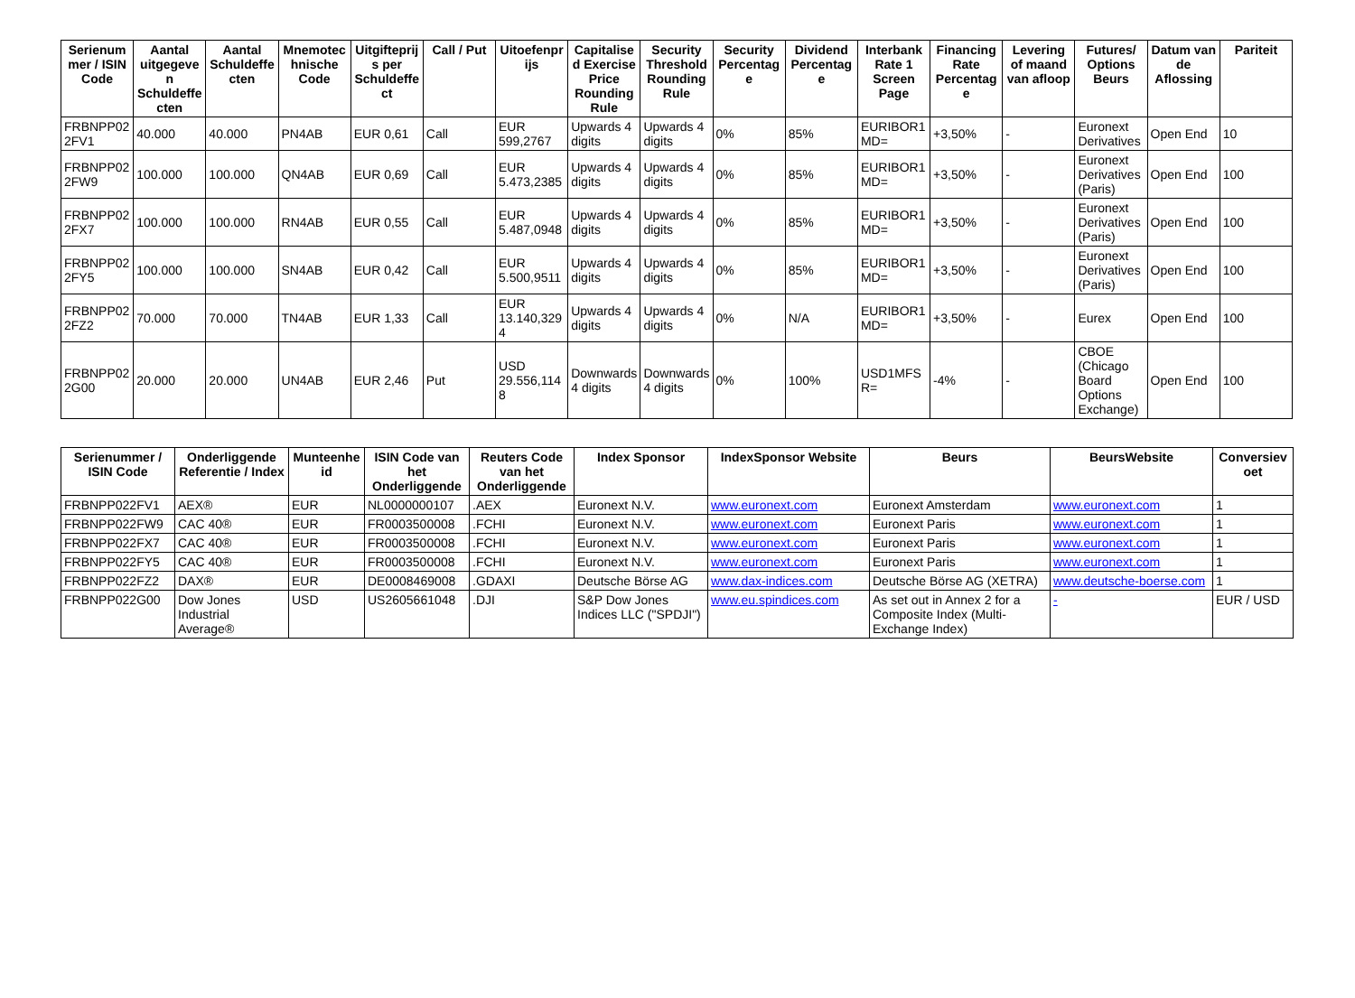| Serienummer / ISIN Code | Aantal uitgegeven Schuldeffecten | Aantal Schuldeffecten | Mnemotechnische Code | Uitgifteprijs per Schuldeffect | Call / Put | Uitoefenprijs | Capitalised Exercise Price Rounding Rule | Security Threshold Rounding Rule | Security Percentage | Dividend Percentage | Interbank Rate 1 Screen Page | Financing Rate Percentage | Levering of maand van afloop | Futures/ Options Beurs | Datum van de Aflossing | Pariteit |
| --- | --- | --- | --- | --- | --- | --- | --- | --- | --- | --- | --- | --- | --- | --- | --- | --- |
| FRBNPP022FV1 | 40.000 | 40.000 | PN4AB | EUR 0,61 | Call | EUR 599,2767 | Upwards 4 digits | Upwards 4 digits | 0% | 85% | EURIBOR1MD= | +3,50% | - | Euronext Derivatives | Open End | 10 |
| FRBNPP022FW9 | 100.000 | 100.000 | QN4AB | EUR 0,69 | Call | EUR 5.473,2385 | Upwards 4 digits | Upwards 4 digits | 0% | 85% | EURIBOR1MD= | +3,50% | - | Euronext Derivatives (Paris) | Open End | 100 |
| FRBNPP022FX7 | 100.000 | 100.000 | RN4AB | EUR 0,55 | Call | EUR 5.487,0948 | Upwards 4 digits | Upwards 4 digits | 0% | 85% | EURIBOR1MD= | +3,50% | - | Euronext Derivatives (Paris) | Open End | 100 |
| FRBNPP022FY5 | 100.000 | 100.000 | SN4AB | EUR 0,42 | Call | EUR 5.500,9511 | Upwards 4 digits | Upwards 4 digits | 0% | 85% | EURIBOR1MD= | +3,50% | - | Euronext Derivatives (Paris) | Open End | 100 |
| FRBNPP022FZ2 | 70.000 | 70.000 | TN4AB | EUR 1,33 | Call | EUR 13.140,3294 | Upwards 4 digits | Upwards 4 digits | 0% | N/A | EURIBOR1MD= | +3,50% | - | Eurex | Open End | 100 |
| FRBNPP022G00 | 20.000 | 20.000 | UN4AB | EUR 2,46 | Put | USD 29.556,1148 | Downwards 4 digits | Downwards 4 digits | 0% | 100% | USD1MFSR= | -4% | - | CBOE (Chicago Board Options Exchange) | Open End | 100 |
| Serienummer / ISIN Code | Onderliggende Referentie / Index | Munteenheid | ISIN Code van het Onderliggende | Reuters Code van het Onderliggende | Index Sponsor | IndexSponsor Website | Beurs | BeursWebsite | Conversievoet |
| --- | --- | --- | --- | --- | --- | --- | --- | --- | --- |
| FRBNPP022FV1 | AEX® | EUR | NL0000000107 | .AEX | Euronext N.V. | www.euronext.com | Euronext Amsterdam | www.euronext.com | 1 |
| FRBNPP022FW9 | CAC 40® | EUR | FR0003500008 | .FCHI | Euronext N.V. | www.euronext.com | Euronext Paris | www.euronext.com | 1 |
| FRBNPP022FX7 | CAC 40® | EUR | FR0003500008 | .FCHI | Euronext N.V. | www.euronext.com | Euronext Paris | www.euronext.com | 1 |
| FRBNPP022FY5 | CAC 40® | EUR | FR0003500008 | .FCHI | Euronext N.V. | www.euronext.com | Euronext Paris | www.euronext.com | 1 |
| FRBNPP022FZ2 | DAX® | EUR | DE0008469008 | .GDAXI | Deutsche Börse AG | www.dax-indices.com | Deutsche Börse AG (XETRA) | www.deutsche-boerse.com | 1 |
| FRBNPP022G00 | Dow Jones Industrial Average® | USD | US2605661048 | .DJI | S&P Dow Jones Indices LLC ("SPDJI") | www.eu.spindices.com | As set out in Annex 2 for a Composite Index (Multi-Exchange Index) | - | EUR / USD |